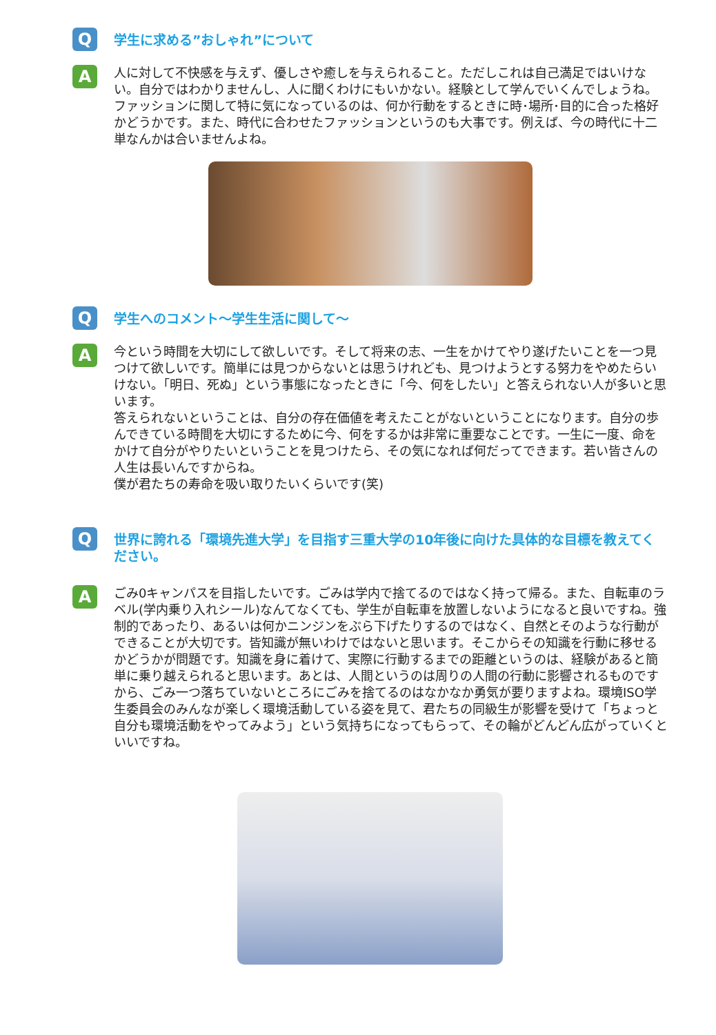Q
学生に求める”おしゃれ”について
A
人に対して不快感を与えず、優しさや癒しを与えられること。ただしこれは自己満足ではいけない。自分ではわかりませんし、人に聞くわけにもいかない。経験として学んでいくんでしょうね。
ファッションに関して特に気になっているのは、何か行動をするときに時･場所･目的に合った格好かどうかです。また、時代に合わせたファッションというのも大事です。例えば、今の時代に十二単なんかは合いませんよね。
Q
学生へのコメント～学生生活に関して～
A
今という時間を大切にして欲しいです。そして将来の志、一生をかけてやり遂げたいことを一つ見つけて欲しいです。簡単には見つからないとは思うけれども、見つけようとする努力をやめたらいけない。「明日、死ぬ」という事態になったときに「今、何をしたい」と答えられない人が多いと思います。
答えられないということは、自分の存在価値を考えたことがないということになります。自分の歩んできている時間を大切にするために今、何をするかは非常に重要なことです。一生に一度、命をかけて自分がやりたいということを見つけたら、その気になれば何だってできます。若い皆さんの人生は長いんですからね。
僕が君たちの寿命を吸い取りたいくらいです(笑)
Q
世界に誇れる「環境先進大学」を目指す三重大学の10年後に向けた具体的な目標を教えてください。
A
ごみ0キャンパスを目指したいです。ごみは学内で捨てるのではなく持って帰る。また、自転車のラベル(学内乗り入れシール)なんてなくても、学生が自転車を放置しないようになると良いですね。強制的であったり、あるいは何かニンジンをぶら下げたりするのではなく、自然とそのような行動ができることが大切です。皆知識が無いわけではないと思います。そこからその知識を行動に移せるかどうかが問題です。知識を身に着けて、実際に行動するまでの距離というのは、経験があると簡単に乗り越えられると思います。あとは、人間というのは周りの人間の行動に影響されるものですから、ごみ一つ落ちていないところにごみを捨てるのはなかなか勇気が要りますよね。環境ISO学生委員会のみんなが楽しく環境活動している姿を見て、君たちの同級生が影響を受けて「ちょっと自分も環境活動をやってみよう」という気持ちになってもらって、その輪がどんどん広がっていくといいですね。